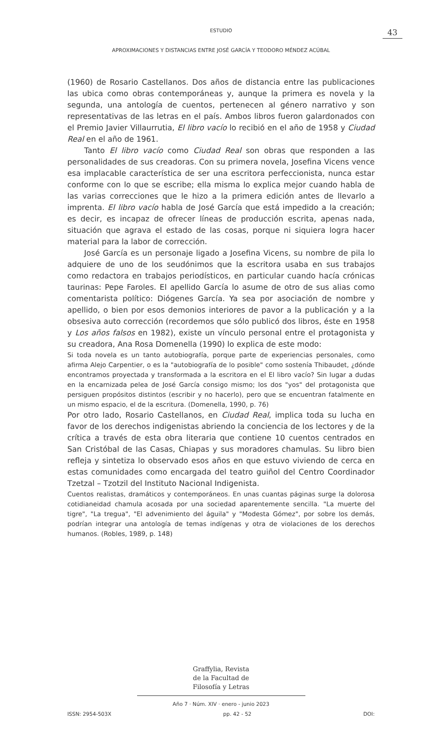ESTUDIO
43
APROXIMACIONES Y DISTANCIAS ENTRE JOSÉ GARCÍA Y TEODORO MÉNDEZ ACÚBAL
(1960) de Rosario Castellanos. Dos años de distancia entre las publicaciones las ubica como obras contemporáneas y, aunque la primera es novela y la segunda, una antología de cuentos, pertenecen al género narrativo y son representativas de las letras en el país. Ambos libros fueron galardonados con el Premio Javier Villaurrutia, El libro vacío lo recibió en el año de 1958 y Ciudad Real en el año de 1961.
Tanto El libro vacío como Ciudad Real son obras que responden a las personalidades de sus creadoras. Con su primera novela, Josefina Vicens vence esa implacable característica de ser una escritora perfeccionista, nunca estar conforme con lo que se escribe; ella misma lo explica mejor cuando habla de las varias correcciones que le hizo a la primera edición antes de llevarlo a imprenta. El libro vacío habla de José García que está impedido a la creación; es decir, es incapaz de ofrecer líneas de producción escrita, apenas nada, situación que agrava el estado de las cosas, porque ni siquiera logra hacer material para la labor de corrección.
José García es un personaje ligado a Josefina Vicens, su nombre de pila lo adquiere de uno de los seudónimos que la escritora usaba en sus trabajos como redactora en trabajos periodísticos, en particular cuando hacía crónicas taurinas: Pepe Faroles. El apellido García lo asume de otro de sus alias como comentarista político: Diógenes García. Ya sea por asociación de nombre y apellido, o bien por esos demonios interiores de pavor a la publicación y a la obsesiva auto corrección (recordemos que sólo publicó dos libros, éste en 1958 y Los años falsos en 1982), existe un vínculo personal entre el protagonista y su creadora, Ana Rosa Domenella (1990) lo explica de este modo:
Si toda novela es un tanto autobiografía, porque parte de experiencias personales, como afirma Alejo Carpentier, o es la "autobiografía de lo posible" como sostenía Thibaudet, ¿dónde encontramos proyectada y transformada a la escritora en el El libro vacío? Sin lugar a dudas en la encarnizada pelea de José García consigo mismo; los dos "yos" del protagonista que persiguen propósitos distintos (escribir y no hacerlo), pero que se encuentran fatalmente en un mismo espacio, el de la escritura. (Domenella, 1990, p. 76)
Por otro lado, Rosario Castellanos, en Ciudad Real, implica toda su lucha en favor de los derechos indigenistas abriendo la conciencia de los lectores y de la crítica a través de esta obra literaria que contiene 10 cuentos centrados en San Cristóbal de las Casas, Chiapas y sus moradores chamulas. Su libro bien refleja y sintetiza lo observado esos años en que estuvo viviendo de cerca en estas comunidades como encargada del teatro guiñol del Centro Coordinador Tzetzal – Tzotzil del Instituto Nacional Indigenista.
Cuentos realistas, dramáticos y contemporáneos. En unas cuantas páginas surge la dolorosa cotidianeidad chamula acosada por una sociedad aparentemente sencilla. "La muerte del tigre", "La tregua", "El advenimiento del águila" y "Modesta Gómez", por sobre los demás, podrían integrar una antología de temas indígenas y otra de violaciones de los derechos humanos. (Robles, 1989, p. 148)
Graffylia, Revista
de la Facultad de
Filosofía y Letras
Año 7 · Núm. XIV · enero - junio 2023
ISSN: 2954-503X pp. 42 - 52 DOI: